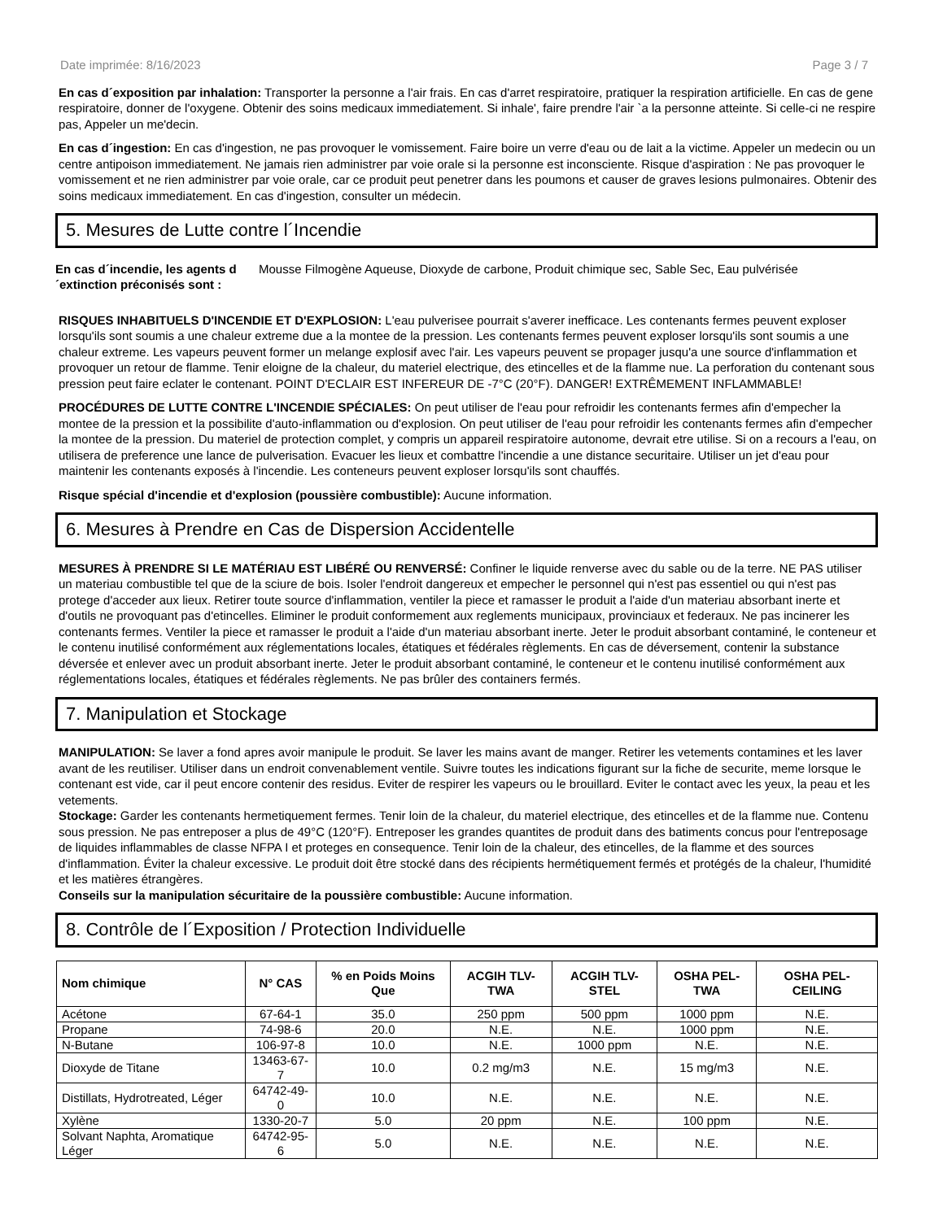Date imprimée: 8/16/2023 Page 3 / 7
En cas d´exposition par inhalation: Transporter la personne a l'air frais. En cas d'arret respiratoire, pratiquer la respiration artificielle. En cas de gene respiratoire, donner de l'oxygene. Obtenir des soins medicaux immediatement. Si inhale', faire prendre l'air `a la personne atteinte. Si celle-ci ne respire pas, Appeler un me'decin.
En cas d´ingestion: En cas d'ingestion, ne pas provoquer le vomissement. Faire boire un verre d'eau ou de lait a la victime. Appeler un medecin ou un centre antipoison immediatement. Ne jamais rien administrer par voie orale si la personne est inconsciente. Risque d'aspiration : Ne pas provoquer le vomissement et ne rien administrer par voie orale, car ce produit peut penetrer dans les poumons et causer de graves lesions pulmonaires. Obtenir des soins medicaux immediatement. En cas d'ingestion, consulter un médecin.
5. Mesures de Lutte contre l´Incendie
En cas d´incendie, les agents d´extinction préconisés sont :
Mousse Filmogène Aqueuse, Dioxyde de carbone, Produit chimique sec, Sable Sec, Eau pulvérisée
RISQUES INHABITUELS D'INCENDIE ET D'EXPLOSION: L'eau pulverisee pourrait s'averer inefficace. Les contenants fermes peuvent exploser lorsqu'ils sont soumis a une chaleur extreme due a la montee de la pression. Les contenants fermes peuvent exploser lorsqu'ils sont soumis a une chaleur extreme. Les vapeurs peuvent former un melange explosif avec l'air. Les vapeurs peuvent se propager jusqu'a une source d'inflammation et provoquer un retour de flamme. Tenir eloigne de la chaleur, du materiel electrique, des etincelles et de la flamme nue. La perforation du contenant sous pression peut faire eclater le contenant. POINT D'ECLAIR EST INFEREUR DE -7°C (20°F). DANGER! EXTRÊMEMENT INFLAMMABLE!
PROCÉDURES DE LUTTE CONTRE L'INCENDIE SPÉCIALES: On peut utiliser de l'eau pour refroidir les contenants fermes afin d'empecher la montee de la pression et la possibilite d'auto-inflammation ou d'explosion. On peut utiliser de l'eau pour refroidir les contenants fermes afin d'empecher la montee de la pression. Du materiel de protection complet, y compris un appareil respiratoire autonome, devrait etre utilise. Si on a recours a l'eau, on utilisera de preference une lance de pulverisation. Evacuer les lieux et combattre l'incendie a une distance securitaire. Utiliser un jet d'eau pour maintenir les contenants exposés à l'incendie. Les conteneurs peuvent exploser lorsqu'ils sont chauffés.
Risque spécial d'incendie et d'explosion (poussière combustible): Aucune information.
6. Mesures à Prendre en Cas de Dispersion Accidentelle
MESURES À PRENDRE SI LE MATÉRIAU EST LIBÉRÉ OU RENVERSÉ: Confiner le liquide renverse avec du sable ou de la terre. NE PAS utiliser un materiau combustible tel que de la sciure de bois. Isoler l'endroit dangereux et empecher le personnel qui n'est pas essentiel ou qui n'est pas protege d'acceder aux lieux. Retirer toute source d'inflammation, ventiler la piece et ramasser le produit a l'aide d'un materiau absorbant inerte et d'outils ne provoquant pas d'etincelles. Eliminer le produit conformement aux reglements municipaux, provinciaux et federaux. Ne pas incinerer les contenants fermes. Ventiler la piece et ramasser le produit a l'aide d'un materiau absorbant inerte. Jeter le produit absorbant contaminé, le conteneur et le contenu inutilisé conformément aux réglementations locales, étatiques et fédérales règlements. En cas de déversement, contenir la substance déversée et enlever avec un produit absorbant inerte. Jeter le produit absorbant contaminé, le conteneur et le contenu inutilisé conformément aux réglementations locales, étatiques et fédérales règlements. Ne pas brûler des containers fermés.
7. Manipulation et Stockage
MANIPULATION: Se laver a fond apres avoir manipule le produit. Se laver les mains avant de manger. Retirer les vetements contamines et les laver avant de les reutiliser. Utiliser dans un endroit convenablement ventile. Suivre toutes les indications figurant sur la fiche de securite, meme lorsque le contenant est vide, car il peut encore contenir des residus. Eviter de respirer les vapeurs ou le brouillard. Eviter le contact avec les yeux, la peau et les vetements.
Stockage: Garder les contenants hermetiquement fermes. Tenir loin de la chaleur, du materiel electrique, des etincelles et de la flamme nue. Contenu sous pression. Ne pas entreposer a plus de 49°C (120°F). Entreposer les grandes quantites de produit dans des batiments concus pour l'entreposage de liquides inflammables de classe NFPA I et proteges en consequence. Tenir loin de la chaleur, des etincelles, de la flamme et des sources d'inflammation. Éviter la chaleur excessive. Le produit doit être stocké dans des récipients hermétiquement fermés et protégés de la chaleur, l'humidité et les matières étrangères.
Conseils sur la manipulation sécuritaire de la poussière combustible: Aucune information.
8. Contrôle de l´Exposition / Protection Individuelle
| Nom chimique | N° CAS | % en Poids Moins Que | ACGIH TLV-TWA | ACGIH TLV-STEL | OSHA PEL-TWA | OSHA PEL-CEILING |
| --- | --- | --- | --- | --- | --- | --- |
| Acétone | 67-64-1 | 35.0 | 250 ppm | 500 ppm | 1000 ppm | N.E. |
| Propane | 74-98-6 | 20.0 | N.E. | N.E. | 1000 ppm | N.E. |
| N-Butane | 106-97-8 | 10.0 | N.E. | 1000 ppm | N.E. | N.E. |
| Dioxyde de Titane | 13463-67-7 | 10.0 | 0.2 mg/m3 | N.E. | 15 mg/m3 | N.E. |
| Distillats, Hydrotreated, Léger | 64742-49-0 | 10.0 | N.E. | N.E. | N.E. | N.E. |
| Xylène | 1330-20-7 | 5.0 | 20 ppm | N.E. | 100 ppm | N.E. |
| Solvant Naphta, Aromatique Léger | 64742-95-6 | 5.0 | N.E. | N.E. | N.E. | N.E. |